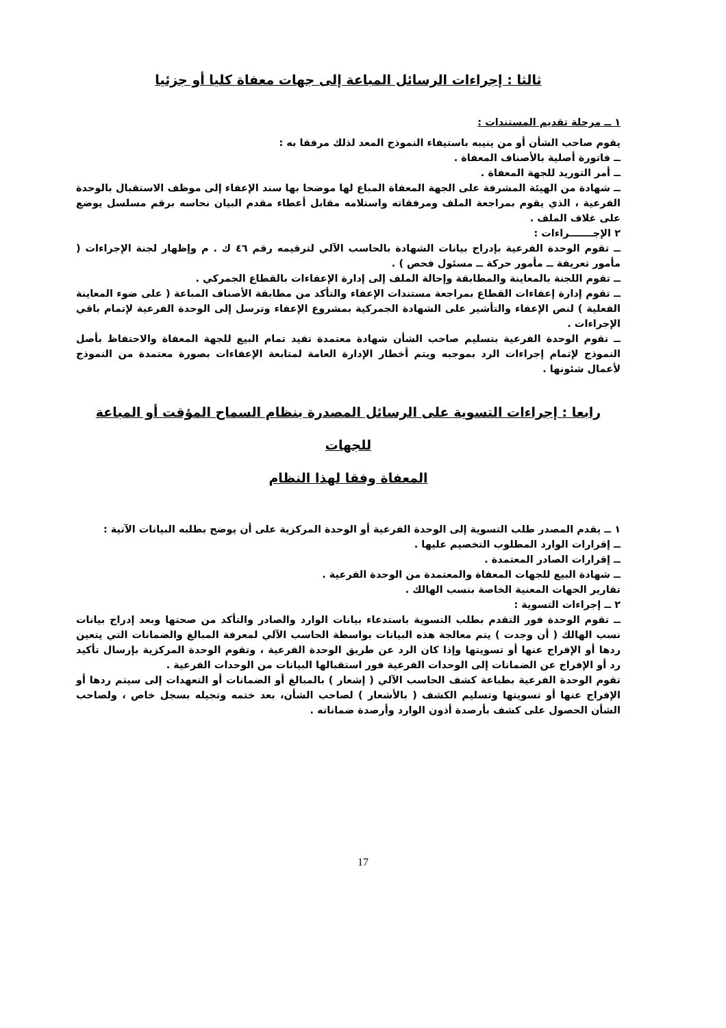ثالثا : إجراءات الرسائل المباعة إلى جهات معفاة كليا أو جزئيا
١ ــ مرحلة تقديم المستندات :
يقوم صاحب الشأن أو من ينيبه باستيفاء النموذج المعد لذلك مرفقا به :
ــ فاتورة أصلية بالأصناف المعفاة .
ــ أمر التوريد للجهة المعفاة .
ــ شهادة من الهيئة المشرفة على الجهة المعفاة المباع لها موضحا بها سند الإعفاء إلى موظف الاستقبال بالوحدة الفرعية ، الذي يقوم بمراجعة الملف ومرفقاته واستلامه مقابل أعطاء مقدم البيان نحاسه برقم مسلسل يوضع على غلاف الملف .
٢ الإجـــــــراءات :
ــ تقوم الوحدة الفرعية بإدراج بيانات الشهادة بالحاسب الآلي لترقيمه رقم ٤٦ ك . م وإظهار لجنة الإجراءات ( مأمور تعريفة ــ مأمور حركة ــ مسئول فحص ) .
ــ تقوم اللجنة بالمعاينة والمطابقة وإحالة الملف إلى إدارة الإعفاءات بالقطاع الجمركي .
ــ تقوم إدارة إعفاءات القطاع بمراجعة مستندات الإعفاء والتأكد من مطابقة الأصناف المباعة ( على ضوء المعاينة الفعلية ) لنص الإعفاء والتأشير على الشهادة الجمركية بمشروع الإعفاء وترسل إلى الوحدة الفرعية لإتمام باقي الإجراءات .
ــ تقوم الوحدة الفرعية بتسليم صاحب الشأن شهادة معتمدة تفيد تمام البيع للجهة المعفاة والاحتفاظ بأصل النموذج لإتمام إجراءات الرد بموجبه ويتم أخطار الإدارة العامة لمتابعة الإعفاءات بصورة معتمدة من النموذج لأعمال شئونها .
رابعا : إجراءات التسوية على الرسائل المصدرة بنظام السماح المؤقت أو المباعة للجهات
المعفاة وفقا لهذا النظام
١ ــ يقدم المصدر طلب التسوية إلى الوحدة الفرعية أو الوحدة المركزية على أن يوضح بطلبه البيانات الآتية :
ــ إقرارات الوارد المطلوب التخصيم عليها .
ــ إقرارات الصادر المعتمدة .
ــ شهادة البيع للجهات المعفاة والمعتمدة من الوحدة الفرعية .
تقارير الجهات المعنية الخاصة بنسب الهالك .
٢ ــ إجراءات التسوية :
ــ تقوم الوحدة فور التقدم بطلب التسوية باستدعاء بيانات الوارد والصادر والتأكد من صحتها وبعد إدراج بيانات نسب الهالك ( أن وجدت ) يتم معالجة هذه البيانات بواسطة الحاسب الآلي لمعرفة المبالغ والضمانات التي يتعين ردها أو الإفراج عنها أو تسويتها وإذا كان الرد عن طريق الوحدة الفرعية ، وتقوم الوحدة المركزية بإرسال تأكيد رد أو الإفراج عن الضمانات إلى الوحدات الفرعية فور استقبالها البيانات من الوحدات الفرعية .
تقوم الوحدة الفرعية بطباعة كشف الحاسب الآلي ( إشعار ) بالمبالغ أو الضمانات أو التعهدات إلى سيتم ردها أو الإفراج عنها أو تسويتها وتسليم الكشف ( بالأشعار ) لصاحب الشأن، بعد ختمه وتجيله بسجل خاص ، ولصاحب الشأن الحصول على كشف بأرصدة أذون الوارد وأرصدة ضماناته .
17